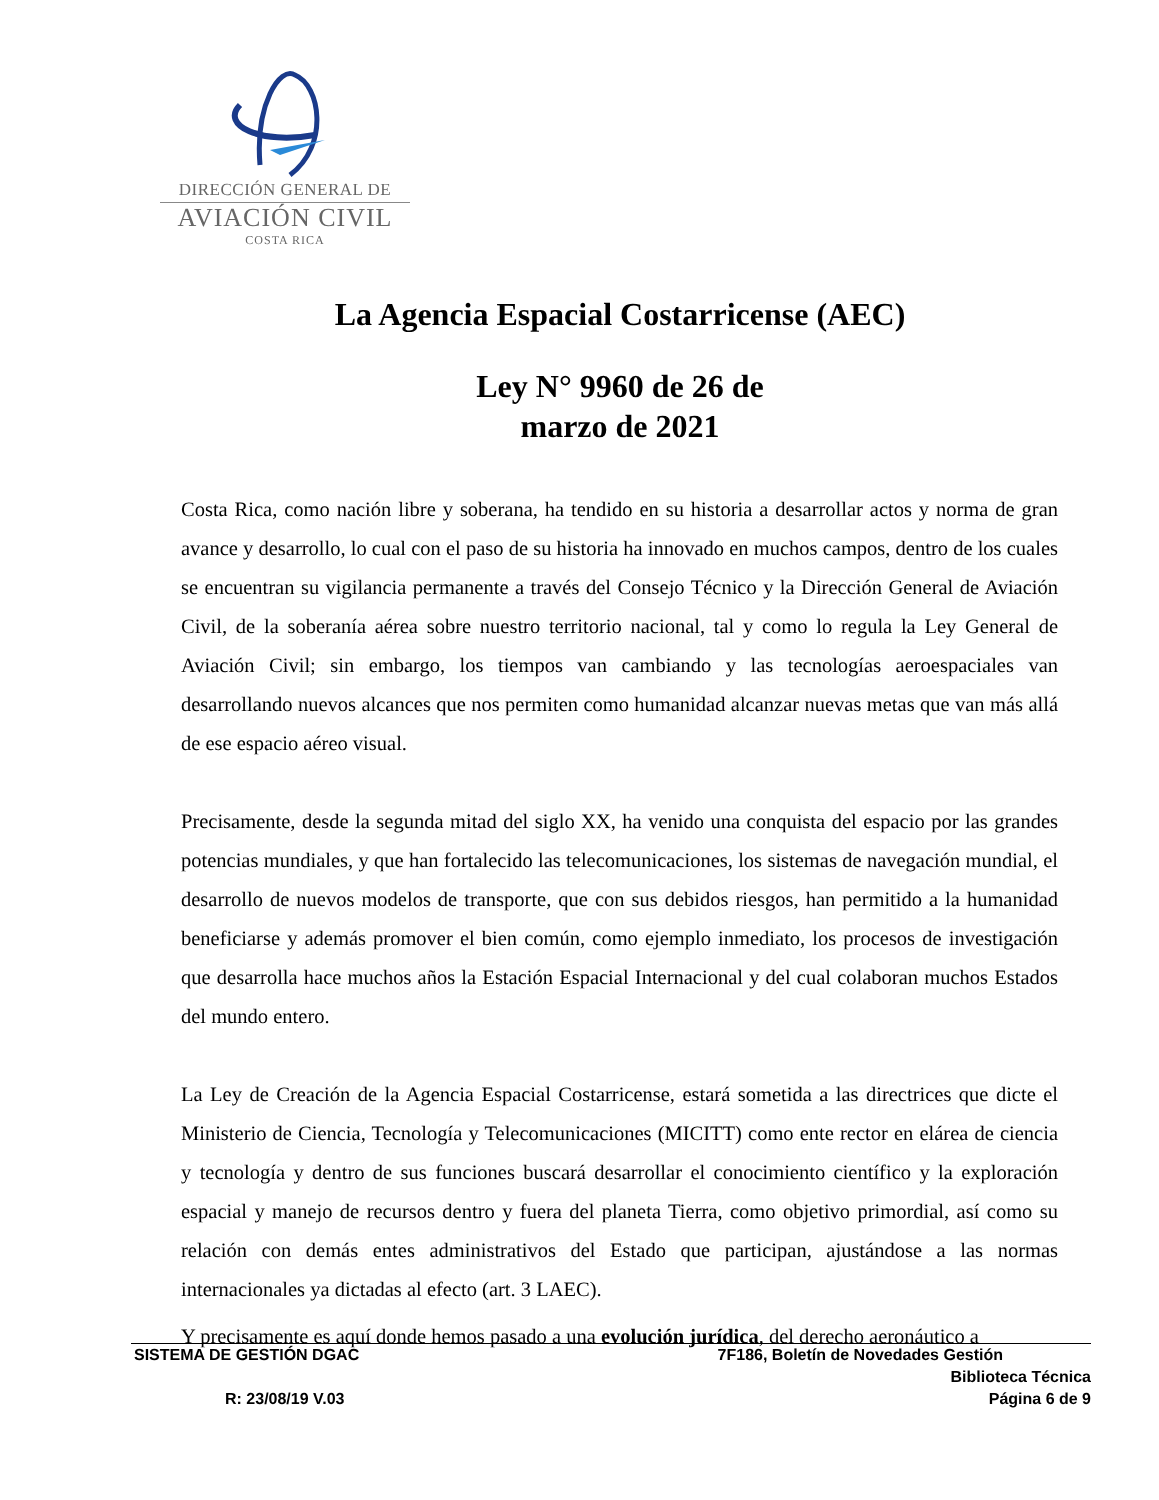DIRECCIÓN GENERAL DE
AVIACIÓN CIVIL
COSTA RICA
La Agencia Espacial Costarricense (AEC)
Ley N° 9960 de 26 de
marzo de 2021
Costa Rica, como nación libre y soberana, ha tendido en su historia a desarrollar actos y norma de gran avance y desarrollo, lo cual con el paso de su historia ha innovado en muchos campos, dentro de los cuales se encuentran su vigilancia permanente a través del Consejo Técnico y la Dirección General de Aviación Civil, de la soberanía aérea sobre nuestro territorio nacional, tal y como lo regula la Ley General de Aviación Civil; sin embargo, los tiempos van cambiando y las tecnologías aeroespaciales van desarrollando nuevos alcances que nos permiten como humanidad alcanzar nuevas metas que van más allá de ese espacio aéreo visual.
Precisamente, desde la segunda mitad del siglo XX, ha venido una conquista del espacio por las grandes potencias mundiales, y que han fortalecido las telecomunicaciones, los sistemas de navegación mundial, el desarrollo de nuevos modelos de transporte, que con sus debidos riesgos, han permitido a la humanidad beneficiarse y además promover el bien común, como ejemplo inmediato, los procesos de investigación que desarrolla hace muchos años la Estación Espacial Internacional y del cual colaboran muchos Estados del mundo entero.
La Ley de Creación de la Agencia Espacial Costarricense, estará sometida a las directrices que dicte el Ministerio de Ciencia, Tecnología y Telecomunicaciones (MICITT) como ente rector en elárea de ciencia y tecnología y dentro de sus funciones buscará desarrollar el conocimiento científico y la exploración espacial y manejo de recursos dentro y fuera del planeta Tierra, como objetivo primordial, así como su relación con demás entes administrativos del Estado que participan, ajustándose a las normas internacionales ya dictadas al efecto (art. 3 LAEC).
Y precisamente es aquí donde hemos pasado a una evolución jurídica, del derecho aeronáutico a
SISTEMA DE GESTIÓN DGAC 7F186, Boletín de Novedades Gestión
Biblioteca Técnica
R: 23/08/19 V.03 Página 6 de 9